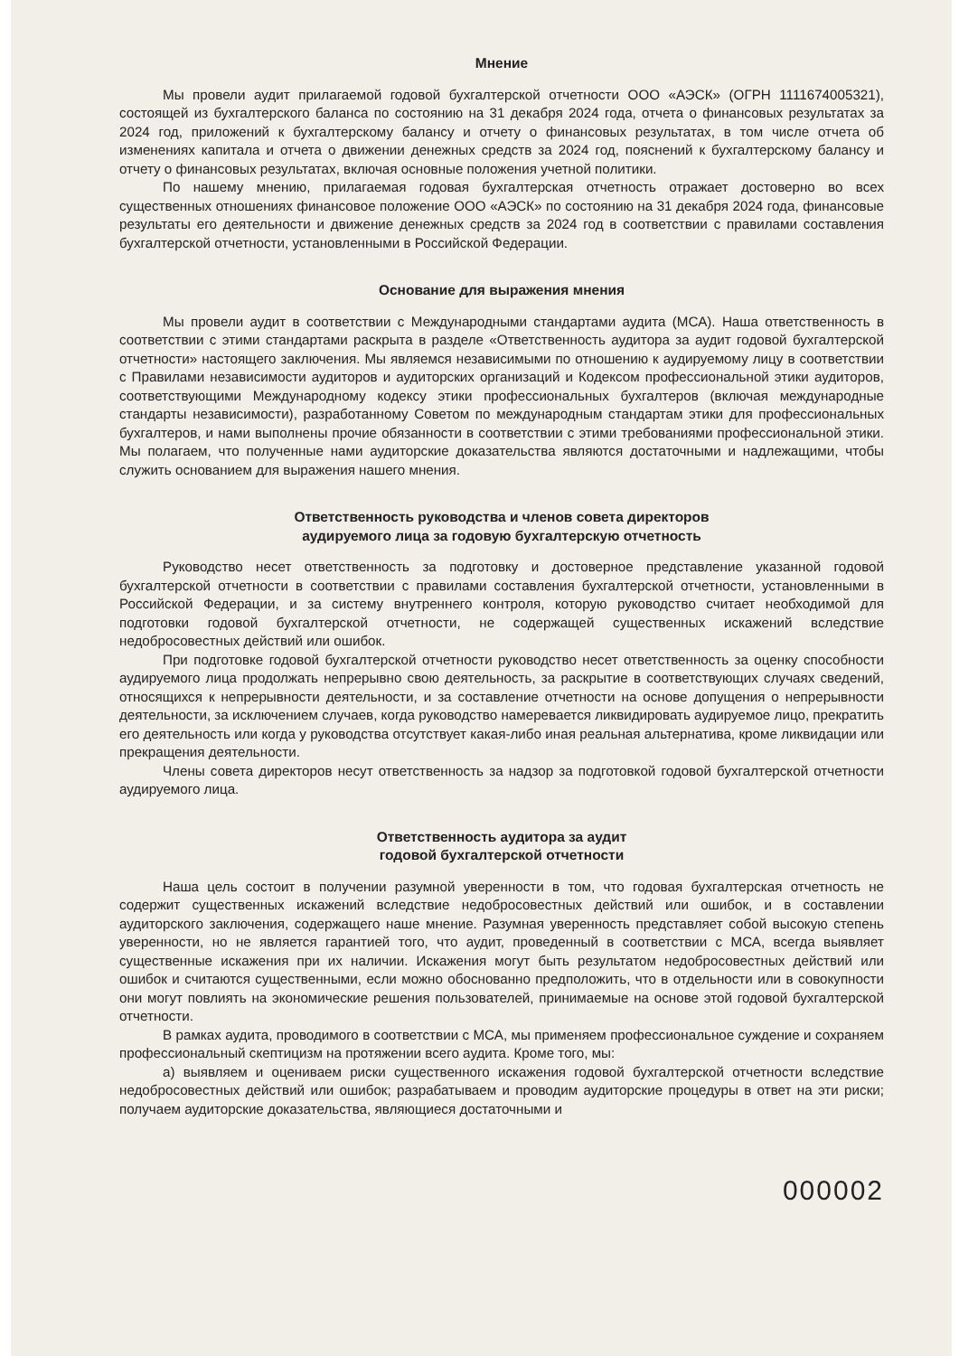Мнение
Мы провели аудит прилагаемой годовой бухгалтерской отчетности ООО «АЭСК» (ОГРН 1111674005321), состоящей из бухгалтерского баланса по состоянию на 31 декабря 2024 года, отчета о финансовых результатах за 2024 год, приложений к бухгалтерскому балансу и отчету о финансовых результатах, в том числе отчета об изменениях капитала и отчета о движении денежных средств за 2024 год, пояснений к бухгалтерскому балансу и отчету о финансовых результатах, включая основные положения учетной политики.
По нашему мнению, прилагаемая годовая бухгалтерская отчетность отражает достоверно во всех существенных отношениях финансовое положение ООО «АЭСК» по состоянию на 31 декабря 2024 года, финансовые результаты его деятельности и движение денежных средств за 2024 год в соответствии с правилами составления бухгалтерской отчетности, установленными в Российской Федерации.
Основание для выражения мнения
Мы провели аудит в соответствии с Международными стандартами аудита (МСА). Наша ответственность в соответствии с этими стандартами раскрыта в разделе «Ответственность аудитора за аудит годовой бухгалтерской отчетности» настоящего заключения. Мы являемся независимыми по отношению к аудируемому лицу в соответствии с Правилами независимости аудиторов и аудиторских организаций и Кодексом профессиональной этики аудиторов, соответствующими Международному кодексу этики профессиональных бухгалтеров (включая международные стандарты независимости), разработанному Советом по международным стандартам этики для профессиональных бухгалтеров, и нами выполнены прочие обязанности в соответствии с этими требованиями профессиональной этики. Мы полагаем, что полученные нами аудиторские доказательства являются достаточными и надлежащими, чтобы служить основанием для выражения нашего мнения.
Ответственность руководства и членов совета директоров
аудируемого лица за годовую бухгалтерскую отчетность
Руководство несет ответственность за подготовку и достоверное представление указанной годовой бухгалтерской отчетности в соответствии с правилами составления бухгалтерской отчетности, установленными в Российской Федерации, и за систему внутреннего контроля, которую руководство считает необходимой для подготовки годовой бухгалтерской отчетности, не содержащей существенных искажений вследствие недобросовестных действий или ошибок.
При подготовке годовой бухгалтерской отчетности руководство несет ответственность за оценку способности аудируемого лица продолжать непрерывно свою деятельность, за раскрытие в соответствующих случаях сведений, относящихся к непрерывности деятельности, и за составление отчетности на основе допущения о непрерывности деятельности, за исключением случаев, когда руководство намеревается ликвидировать аудируемое лицо, прекратить его деятельность или когда у руководства отсутствует какая-либо иная реальная альтернатива, кроме ликвидации или прекращения деятельности.
Члены совета директоров несут ответственность за надзор за подготовкой годовой бухгалтерской отчетности аудируемого лица.
Ответственность аудитора за аудит
годовой бухгалтерской отчетности
Наша цель состоит в получении разумной уверенности в том, что годовая бухгалтерская отчетность не содержит существенных искажений вследствие недобросовестных действий или ошибок, и в составлении аудиторского заключения, содержащего наше мнение. Разумная уверенность представляет собой высокую степень уверенности, но не является гарантией того, что аудит, проведенный в соответствии с МСА, всегда выявляет существенные искажения при их наличии. Искажения могут быть результатом недобросовестных действий или ошибок и считаются существенными, если можно обоснованно предположить, что в отдельности или в совокупности они могут повлиять на экономические решения пользователей, принимаемые на основе этой годовой бухгалтерской отчетности.
В рамках аудита, проводимого в соответствии с МСА, мы применяем профессиональное суждение и сохраняем профессиональный скептицизм на протяжении всего аудита. Кроме того, мы:
а) выявляем и оцениваем риски существенного искажения годовой бухгалтерской отчетности вследствие недобросовестных действий или ошибок; разрабатываем и проводим аудиторские процедуры в ответ на эти риски; получаем аудиторские доказательства, являющиеся достаточными и
000002